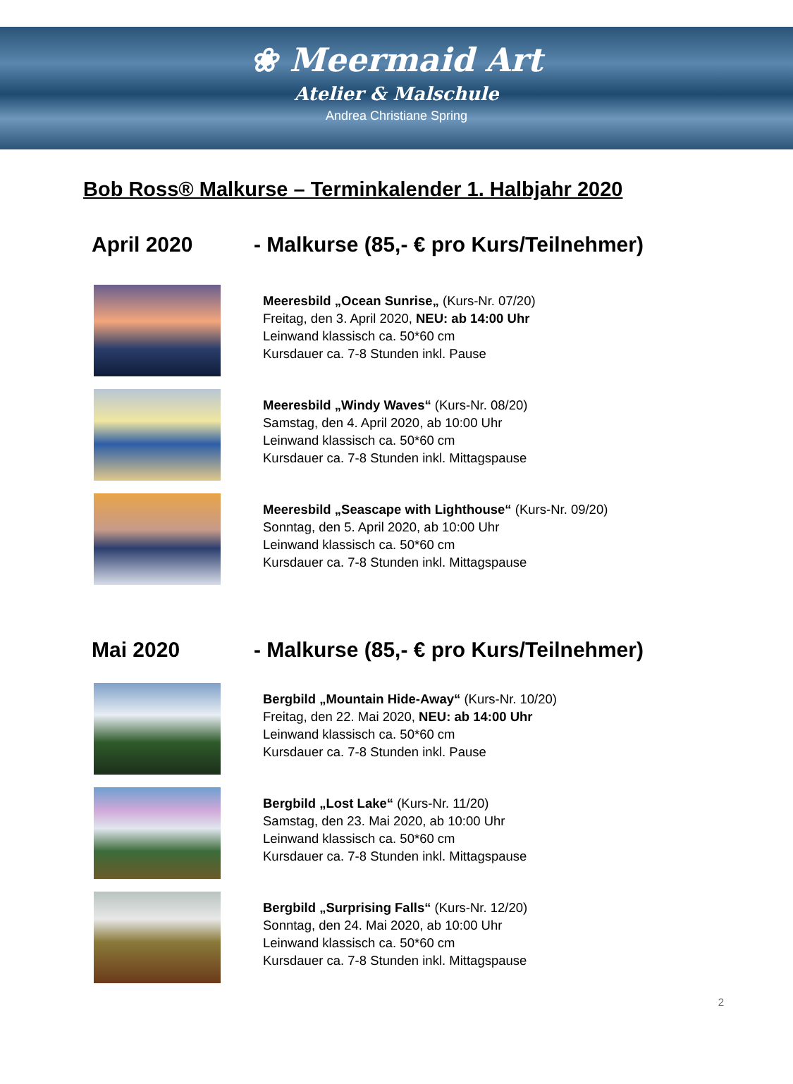❀ Meermaid Art
Atelier & Malschule
Andrea Christiane Spring
Bob Ross® Malkurse – Terminkalender 1. Halbjahr 2020
April 2020 - Malkurse (85,- € pro Kurs/Teilnehmer)
Meeresbild „Ocean Sunrise„ (Kurs-Nr. 07/20)
Freitag, den 3. April 2020, NEU: ab 14:00 Uhr
Leinwand klassisch ca. 50*60 cm
Kursdauer ca. 7-8 Stunden inkl. Pause
Meeresbild „Windy Waves“ (Kurs-Nr. 08/20)
Samstag, den 4. April 2020, ab 10:00 Uhr
Leinwand klassisch ca. 50*60 cm
Kursdauer ca. 7-8 Stunden inkl. Mittagspause
Meeresbild „Seascape with Lighthouse“ (Kurs-Nr. 09/20)
Sonntag, den 5. April 2020, ab 10:00 Uhr
Leinwand klassisch ca. 50*60 cm
Kursdauer ca. 7-8 Stunden inkl. Mittagspause
Mai 2020 - Malkurse (85,- € pro Kurs/Teilnehmer)
Bergbild „Mountain Hide-Away“ (Kurs-Nr. 10/20)
Freitag, den 22. Mai 2020, NEU: ab 14:00 Uhr
Leinwand klassisch ca. 50*60 cm
Kursdauer ca. 7-8 Stunden inkl. Pause
Bergbild „Lost Lake“ (Kurs-Nr. 11/20)
Samstag, den 23. Mai 2020, ab 10:00 Uhr
Leinwand klassisch ca. 50*60 cm
Kursdauer ca. 7-8 Stunden inkl. Mittagspause
Bergbild „Surprising Falls“ (Kurs-Nr. 12/20)
Sonntag, den 24. Mai 2020, ab 10:00 Uhr
Leinwand klassisch ca. 50*60 cm
Kursdauer ca. 7-8 Stunden inkl. Mittagspause
2